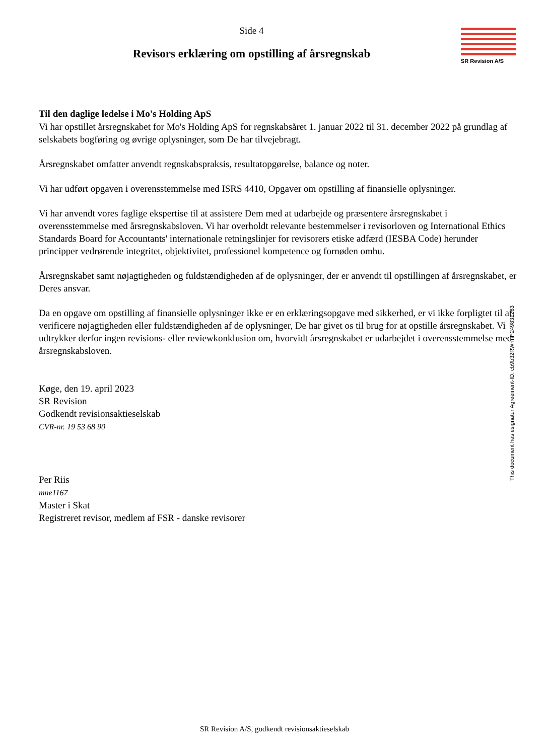Side 4
Revisors erklæring om opstilling af årsregnskab
Til den daglige ledelse i Mo's Holding ApS
Vi har opstillet årsregnskabet for Mo's Holding ApS for regnskabsåret 1. januar 2022 til 31. december 2022 på grundlag af selskabets bogføring og øvrige oplysninger, som De har tilvejebragt.
Årsregnskabet omfatter anvendt regnskabspraksis, resultatopgørelse, balance og noter.
Vi har udført opgaven i overensstemmelse med ISRS 4410, Opgaver om opstilling af finansielle oplysninger.
Vi har anvendt vores faglige ekspertise til at assistere Dem med at udarbejde og præsentere årsregnskabet i overensstemmelse med årsregnskabsloven. Vi har overholdt relevante bestemmelser i revisorloven og International Ethics Standards Board for Accountants' internationale retningslinjer for revisorers etiske adfærd (IESBA Code) herunder principper vedrørende integritet, objektivitet, professionel kompetence og fornøden omhu.
Årsregnskabet samt nøjagtigheden og fuldstændigheden af de oplysninger, der er anvendt til opstillingen af årsregnskabet, er Deres ansvar.
Da en opgave om opstilling af finansielle oplysninger ikke er en erklæringsopgave med sikkerhed, er vi ikke forpligtet til at verificere nøjagtigheden eller fuldstændigheden af de oplysninger, De har givet os til brug for at opstille årsregnskabet. Vi udtrykker derfor ingen revisions- eller reviewkonklusion om, hvorvidt årsregnskabet er udarbejdet i overensstemmelse med årsregnskabsloven.
Køge, den 19. april 2023
SR Revision
Godkendt revisionsaktieselskab
CVR-nr. 19 53 68 90
Per Riis
mne1167
Master i Skat
Registreret revisor, medlem af FSR - danske revisorer
SR Revision A/S
This document has esignatur Agreement-ID: cb9b32RWrmH249831263
SR Revision A/S, godkendt revisionsaktieselskab